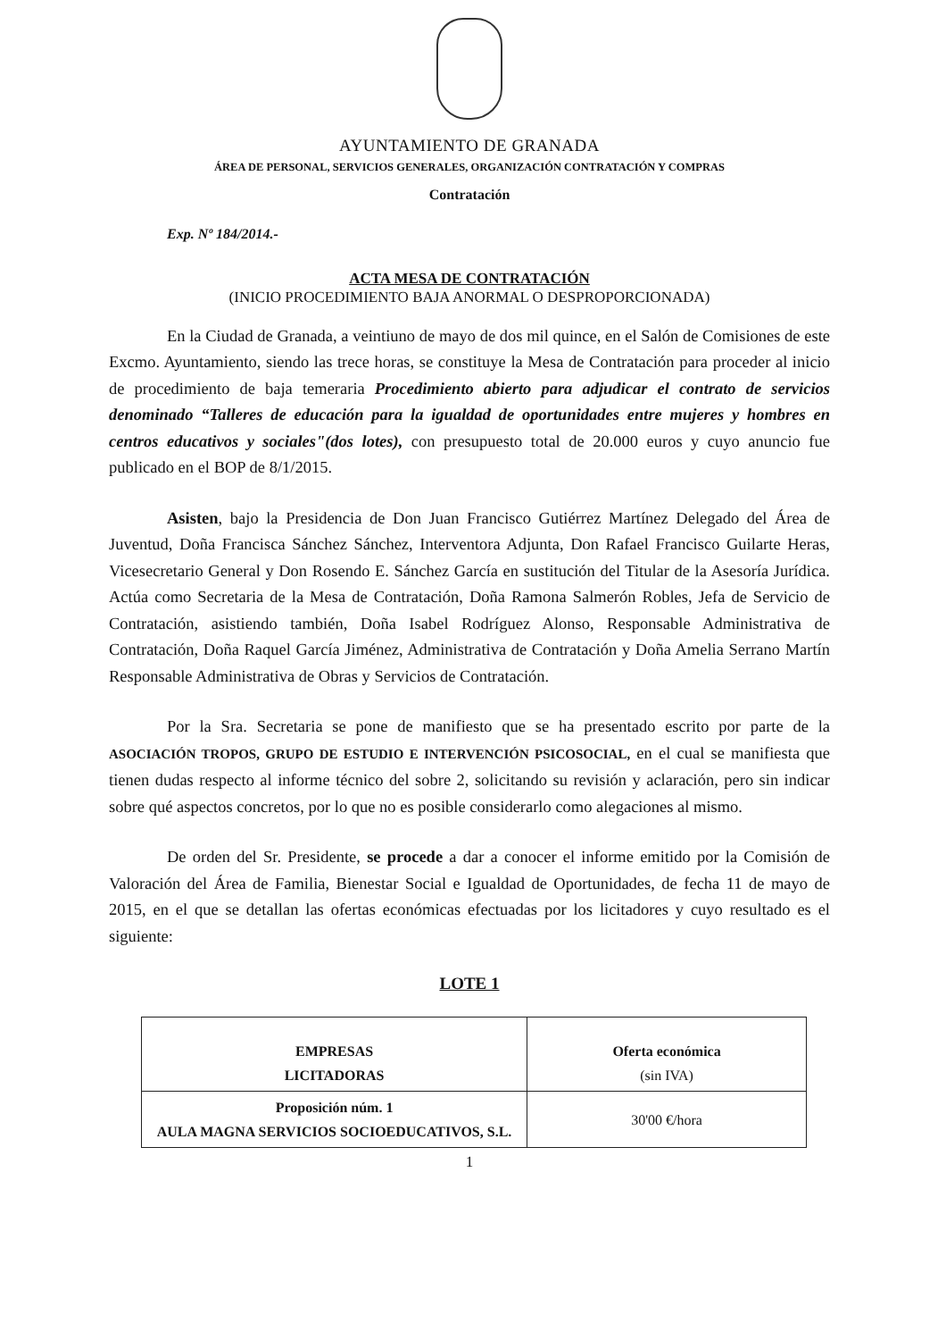AYUNTAMIENTO DE GRANADA
ÁREA DE PERSONAL, SERVICIOS GENERALES, ORGANIZACIÓN CONTRATACIÓN Y COMPRAS
Contratación
Exp. Nº 184/2014.-
ACTA MESA DE CONTRATACIÓN
(INICIO PROCEDIMIENTO BAJA ANORMAL O DESPROPORCIONADA)
En la Ciudad de Granada, a veintiuno de mayo de dos mil quince, en el Salón de Comisiones de este Excmo. Ayuntamiento, siendo las trece horas, se constituye la Mesa de Contratación para proceder al inicio de procedimiento de baja temeraria Procedimiento abierto para adjudicar el contrato de servicios denominado “Talleres de educación para la igualdad de oportunidades entre mujeres y hombres en centros educativos y sociales"(dos lotes), con presupuesto total de 20.000 euros y cuyo anuncio fue publicado en el BOP de 8/1/2015.
Asisten, bajo la Presidencia de Don Juan Francisco Gutiérrez Martínez Delegado del Área de Juventud, Doña Francisca Sánchez Sánchez, Interventora Adjunta, Don Rafael Francisco Guilarte Heras, Vicesecretario General y Don Rosendo E. Sánchez García en sustitución del Titular de la Asesoría Jurídica. Actúa como Secretaria de la Mesa de Contratación, Doña Ramona Salmerón Robles, Jefa de Servicio de Contratación, asistiendo también, Doña Isabel Rodríguez Alonso, Responsable Administrativa de Contratación, Doña Raquel García Jiménez, Administrativa de Contratación y Doña Amelia Serrano Martín Responsable Administrativa de Obras y Servicios de Contratación.
Por la Sra. Secretaria se pone de manifiesto que se ha presentado escrito por parte de la ASOCIACIÓN TROPOS, GRUPO DE ESTUDIO E INTERVENCIÓN PSICOSOCIAL, en el cual se manifiesta que tienen dudas respecto al informe técnico del sobre 2, solicitando su revisión y aclaración, pero sin indicar sobre qué aspectos concretos, por lo que no es posible considerarlo como alegaciones al mismo.
De orden del Sr. Presidente, se procede a dar a conocer el informe emitido por la Comisión de Valoración del Área de Familia, Bienestar Social e Igualdad de Oportunidades, de fecha 11 de mayo de 2015, en el que se detallan las ofertas económicas efectuadas por los licitadores y cuyo resultado es el siguiente:
LOTE 1
| EMPRESAS LICITADORAS | Oferta económica (sin IVA) |
| --- | --- |
| Proposición núm. 1 AULA MAGNA SERVICIOS SOCIOEDUCATIVOS, S.L. | 30'00 €/hora |
1